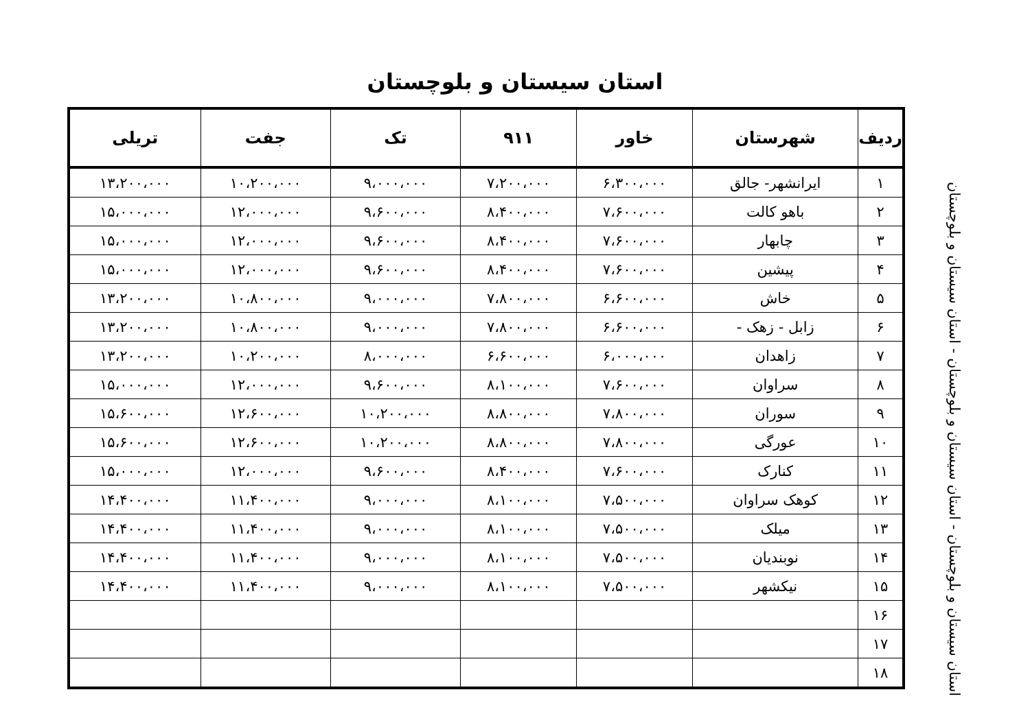استان سیستان و بلوچستان
| ردیف | شهرستان | خاور | ۹۱۱ | تک | جفت | تریلی |
| --- | --- | --- | --- | --- | --- | --- |
| ۱ | ایرانشهر- جالق | ۶،۳۰۰،۰۰۰ | ۷،۲۰۰،۰۰۰ | ۹،۰۰۰،۰۰۰ | ۱۰،۲۰۰،۰۰۰ | ۱۳،۲۰۰،۰۰۰ |
| ۲ | باهو کالت | ۷،۶۰۰،۰۰۰ | ۸،۴۰۰،۰۰۰ | ۹،۶۰۰،۰۰۰ | ۱۲،۰۰۰،۰۰۰ | ۱۵،۰۰۰،۰۰۰ |
| ۳ | چابهار | ۷،۶۰۰،۰۰۰ | ۸،۴۰۰،۰۰۰ | ۹،۶۰۰،۰۰۰ | ۱۲،۰۰۰،۰۰۰ | ۱۵،۰۰۰،۰۰۰ |
| ۴ | پیشین | ۷،۶۰۰،۰۰۰ | ۸،۴۰۰،۰۰۰ | ۹،۶۰۰،۰۰۰ | ۱۲،۰۰۰،۰۰۰ | ۱۵،۰۰۰،۰۰۰ |
| ۵ | خاش | ۶،۶۰۰،۰۰۰ | ۷،۸۰۰،۰۰۰ | ۹،۰۰۰،۰۰۰ | ۱۰،۸۰۰،۰۰۰ | ۱۳،۲۰۰،۰۰۰ |
| ۶ | زابل - زهک - | ۶،۶۰۰،۰۰۰ | ۷،۸۰۰،۰۰۰ | ۹،۰۰۰،۰۰۰ | ۱۰،۸۰۰،۰۰۰ | ۱۳،۲۰۰،۰۰۰ |
| ۷ | زاهدان | ۶،۰۰۰،۰۰۰ | ۶،۶۰۰،۰۰۰ | ۸،۰۰۰،۰۰۰ | ۱۰،۲۰۰،۰۰۰ | ۱۳،۲۰۰،۰۰۰ |
| ۸ | سراوان | ۷،۶۰۰،۰۰۰ | ۸،۱۰۰،۰۰۰ | ۹،۶۰۰،۰۰۰ | ۱۲،۰۰۰،۰۰۰ | ۱۵،۰۰۰،۰۰۰ |
| ۹ | سوران | ۷،۸۰۰،۰۰۰ | ۸،۸۰۰،۰۰۰ | ۱۰،۲۰۰،۰۰۰ | ۱۲،۶۰۰،۰۰۰ | ۱۵،۶۰۰،۰۰۰ |
| ۱۰ | عورگی | ۷،۸۰۰،۰۰۰ | ۸،۸۰۰،۰۰۰ | ۱۰،۲۰۰،۰۰۰ | ۱۲،۶۰۰،۰۰۰ | ۱۵،۶۰۰،۰۰۰ |
| ۱۱ | کنارک | ۷،۶۰۰،۰۰۰ | ۸،۴۰۰،۰۰۰ | ۹،۶۰۰،۰۰۰ | ۱۲،۰۰۰،۰۰۰ | ۱۵،۰۰۰،۰۰۰ |
| ۱۲ | کوهک سراوان | ۷،۵۰۰،۰۰۰ | ۸،۱۰۰،۰۰۰ | ۹،۰۰۰،۰۰۰ | ۱۱،۴۰۰،۰۰۰ | ۱۴،۴۰۰،۰۰۰ |
| ۱۳ | میلک | ۷،۵۰۰،۰۰۰ | ۸،۱۰۰،۰۰۰ | ۹،۰۰۰،۰۰۰ | ۱۱،۴۰۰،۰۰۰ | ۱۴،۴۰۰،۰۰۰ |
| ۱۴ | نوبندیان | ۷،۵۰۰،۰۰۰ | ۸،۱۰۰،۰۰۰ | ۹،۰۰۰،۰۰۰ | ۱۱،۴۰۰،۰۰۰ | ۱۴،۴۰۰،۰۰۰ |
| ۱۵ | نیکشهر | ۷،۵۰۰،۰۰۰ | ۸،۱۰۰،۰۰۰ | ۹،۰۰۰،۰۰۰ | ۱۱،۴۰۰،۰۰۰ | ۱۴،۴۰۰،۰۰۰ |
| ۱۶ | | | | | | |
| ۱۷ | | | | | | |
| ۱۸ | | | | | | |
استان سیستان و بلوچستان - استان سیستان و بلوچستان - استان سیستان و بلوچستان